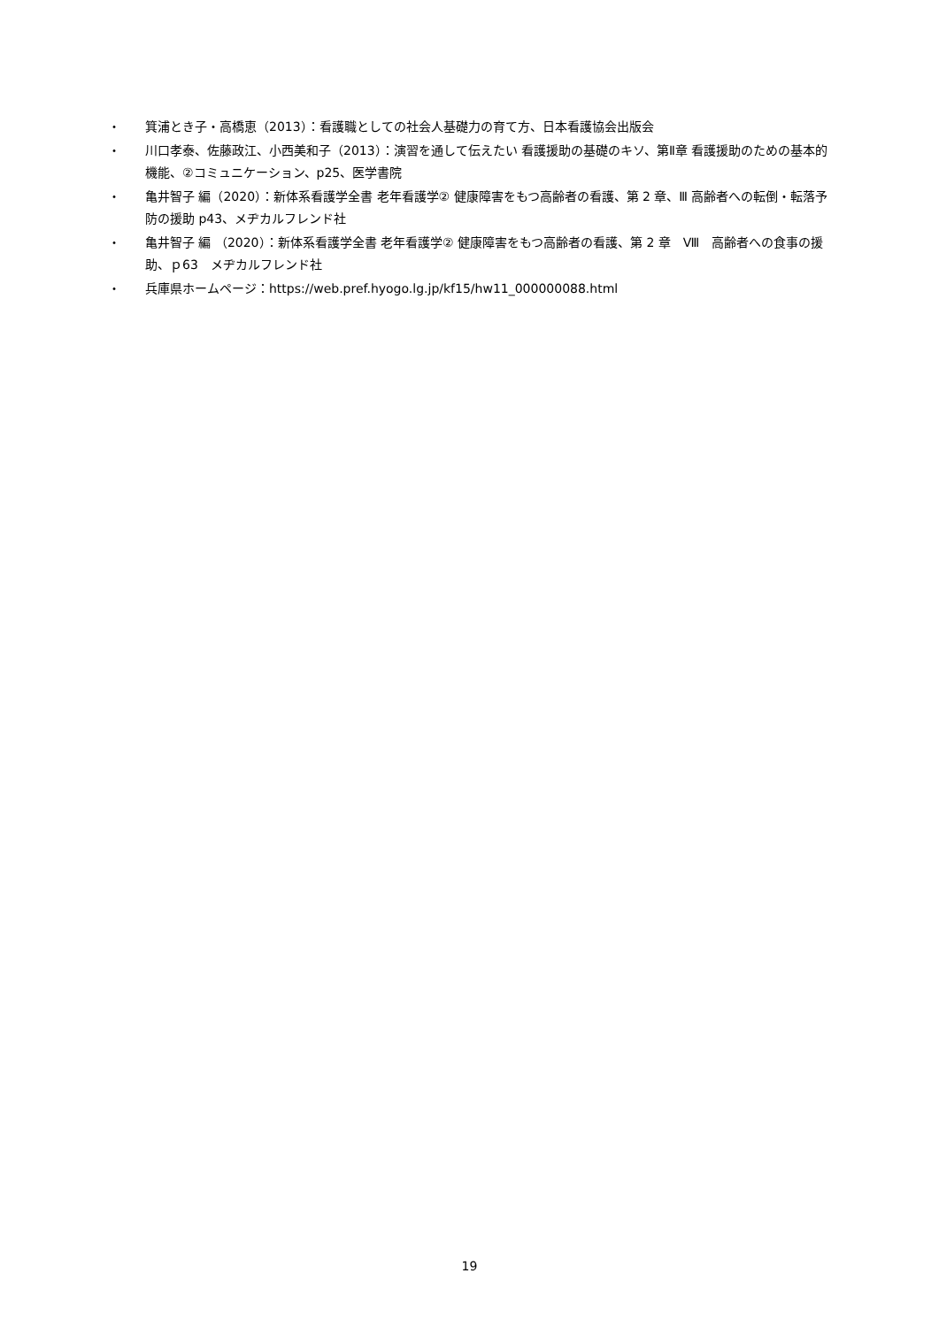・ 箕浦とき子・高橋恵（2013）：看護職としての社会人基礎力の育て方、日本看護協会出版会
・ 川口孝泰、佐藤政江、小西美和子（2013）：演習を通して伝えたい 看護援助の基礎のキソ、第Ⅱ章 看護援助のための基本的機能、②コミュニケーション、p25、医学書院
・ 亀井智子 編（2020）：新体系看護学全書 老年看護学② 健康障害をもつ高齢者の看護、第 2 章、Ⅲ 高齢者への転倒・転落予防の援助 p43、メヂカルフレンド社
・ 亀井智子 編 （2020）：新体系看護学全書 老年看護学② 健康障害をもつ高齢者の看護、第 2 章　Ⅷ　高齢者への食事の援助、ｐ63　メヂカルフレンド社
・ 兵庫県ホームページ：https://web.pref.hyogo.lg.jp/kf15/hw11_000000088.html
19